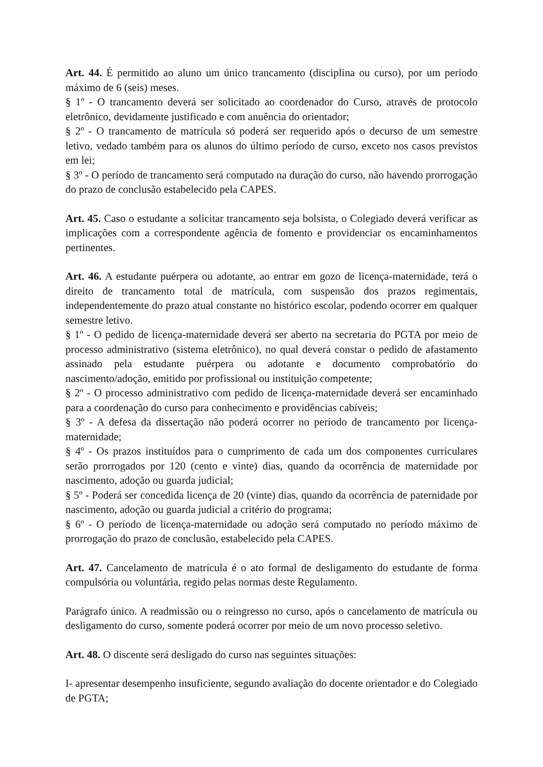Art. 44. É permitido ao aluno um único trancamento (disciplina ou curso), por um período máximo de 6 (seis) meses.
§ 1º - O trancamento deverá ser solicitado ao coordenador do Curso, através de protocolo eletrônico, devidamente justificado e com anuência do orientador;
§ 2º - O trancamento de matrícula só poderá ser requerido após o decurso de um semestre letivo, vedado também para os alunos do último período de curso, exceto nos casos previstos em lei;
§ 3º - O período de trancamento será computado na duração do curso, não havendo prorrogação do prazo de conclusão estabelecido pela CAPES.
Art. 45. Caso o estudante a solicitar trancamento seja bolsista, o Colegiado deverá verificar as implicações com a correspondente agência de fomento e providenciar os encaminhamentos pertinentes.
Art. 46. A estudante puérpera ou adotante, ao entrar em gozo de licença-maternidade, terá o direito de trancamento total de matrícula, com suspensão dos prazos regimentais, independentemente do prazo atual constante no histórico escolar, podendo ocorrer em qualquer semestre letivo.
§ 1º - O pedido de licença-maternidade deverá ser aberto na secretaria do PGTA por meio de processo administrativo (sistema eletrônico), no qual deverá constar o pedido de afastamento assinado pela estudante puérpera ou adotante e documento comprobatório do nascimento/adoção, emitido por profissional ou instituição competente;
§ 2º - O processo administrativo com pedido de licença-maternidade deverá ser encaminhado para a coordenação do curso para conhecimento e providências cabíveis;
§ 3º - A defesa da dissertação não poderá ocorrer no período de trancamento por licença-maternidade;
§ 4º - Os prazos instituídos para o cumprimento de cada um dos componentes curriculares serão prorrogados por 120 (cento e vinte) dias, quando da ocorrência de maternidade por nascimento, adoção ou guarda judicial;
§ 5º - Poderá ser concedida licença de 20 (vinte) dias, quando da ocorrência de paternidade por nascimento, adoção ou guarda judicial a critério do programa;
§ 6º - O período de licença-maternidade ou adoção será computado no período máximo de prorrogação do prazo de conclusão, estabelecido pela CAPES.
Art. 47. Cancelamento de matrícula é o ato formal de desligamento do estudante de forma compulsória ou voluntária, regido pelas normas deste Regulamento.
Parágrafo único. A readmissão ou o reingresso no curso, após o cancelamento de matrícula ou desligamento do curso, somente poderá ocorrer por meio de um novo processo seletivo.
Art. 48. O discente será desligado do curso nas seguintes situações:
I- apresentar desempenho insuficiente, segundo avaliação do docente orientador e do Colegiado de PGTA;